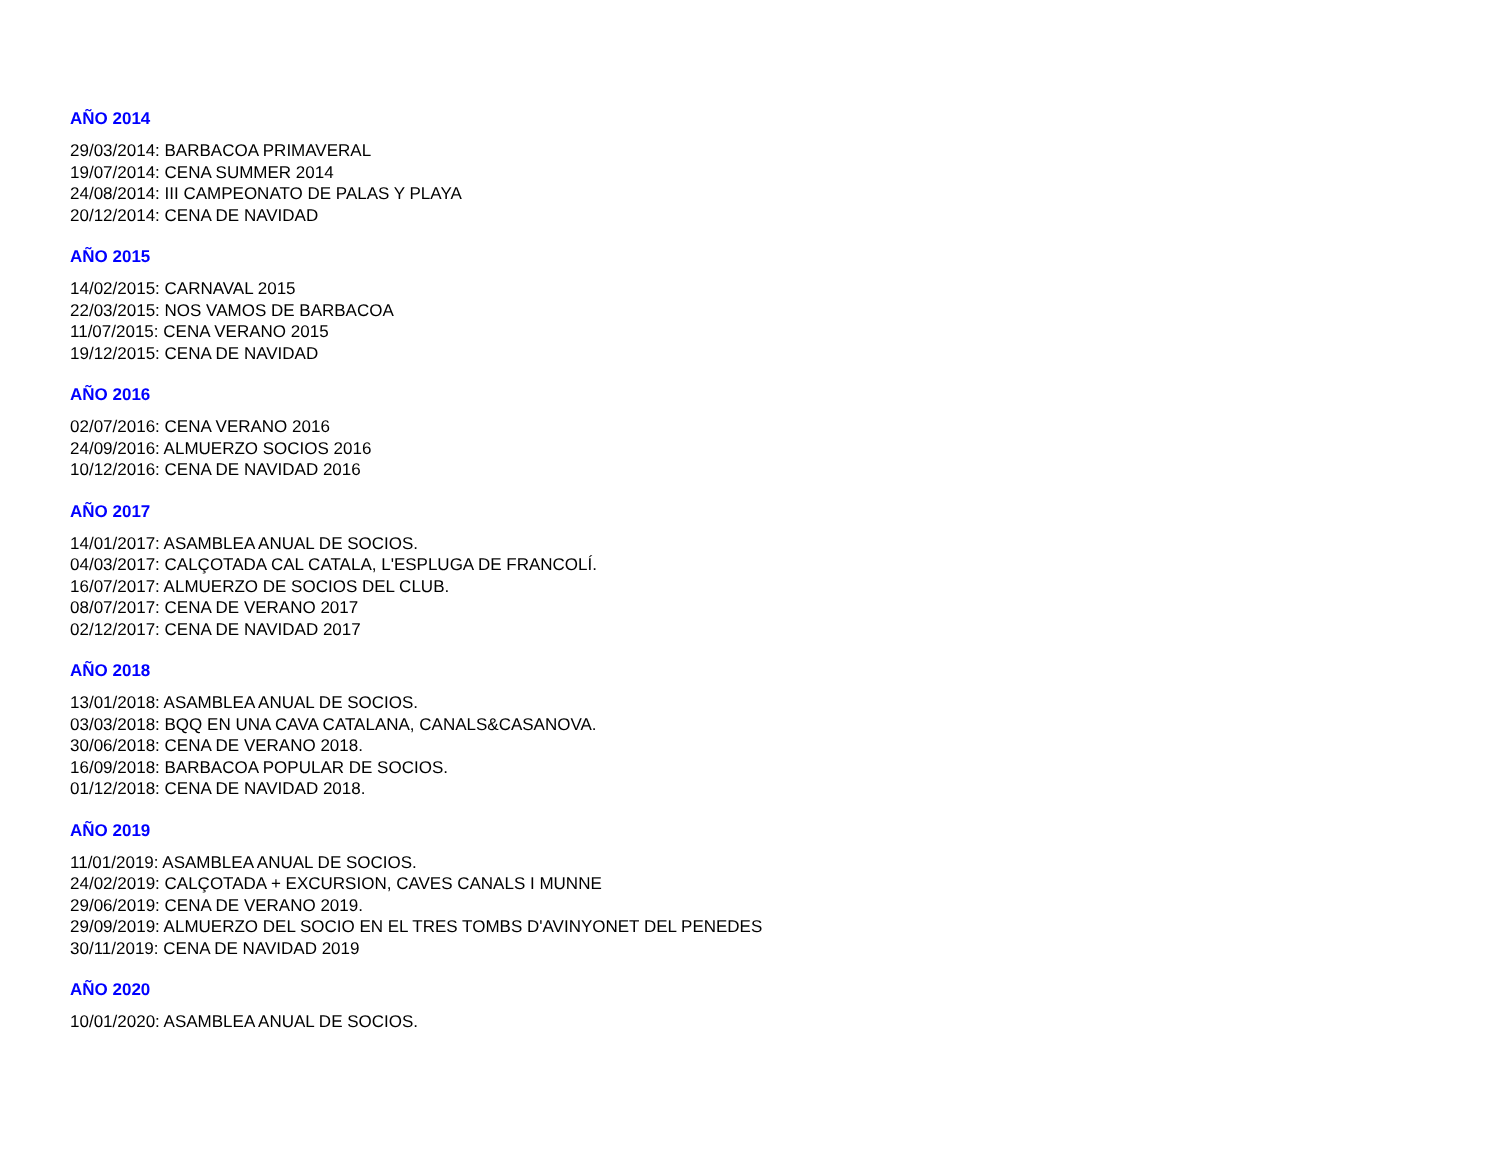AÑO 2014
29/03/2014: BARBACOA PRIMAVERAL
19/07/2014: CENA SUMMER 2014
24/08/2014: III CAMPEONATO DE PALAS Y PLAYA
20/12/2014: CENA DE NAVIDAD
AÑO 2015
14/02/2015: CARNAVAL 2015
22/03/2015: NOS VAMOS DE BARBACOA
11/07/2015: CENA VERANO 2015
19/12/2015: CENA DE NAVIDAD
AÑO 2016
02/07/2016: CENA VERANO 2016
24/09/2016: ALMUERZO SOCIOS 2016
10/12/2016: CENA DE NAVIDAD 2016
AÑO 2017
14/01/2017: ASAMBLEA ANUAL DE SOCIOS.
04/03/2017: CALÇOTADA CAL CATALA, L'ESPLUGA DE FRANCOLÍ.
16/07/2017: ALMUERZO DE SOCIOS DEL CLUB.
08/07/2017: CENA DE VERANO 2017
02/12/2017: CENA DE NAVIDAD 2017
AÑO 2018
13/01/2018: ASAMBLEA ANUAL DE SOCIOS.
03/03/2018: BQQ EN UNA CAVA CATALANA, CANALS&CASANOVA.
30/06/2018: CENA DE VERANO 2018.
16/09/2018: BARBACOA POPULAR DE SOCIOS.
01/12/2018: CENA DE NAVIDAD 2018.
AÑO 2019
11/01/2019: ASAMBLEA ANUAL DE SOCIOS.
24/02/2019: CALÇOTADA + EXCURSION, CAVES CANALS I MUNNE
29/06/2019: CENA DE VERANO 2019.
29/09/2019: ALMUERZO DEL SOCIO EN EL TRES TOMBS D'AVINYONET DEL PENEDES
30/11/2019: CENA DE NAVIDAD 2019
AÑO 2020
10/01/2020: ASAMBLEA ANUAL DE SOCIOS.